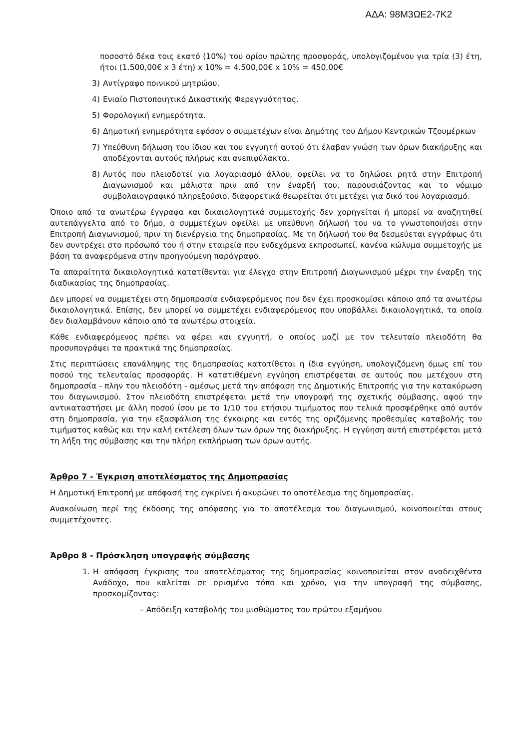ΑΔΑ: 98Μ3ΩΕ2-7Κ2
ποσοστό δέκα τοις εκατό (10%) του ορίου πρώτης προσφοράς, υπολογιζομένου για τρία (3) έτη, ήτοι (1.500,00€ x 3 έτη) x 10% = 4.500,00€ x 10% = 450,00€
3) Αντίγραφο ποινικού μητρώου.
4) Ενιαίο Πιστοποιητικό Δικαστικής Φερεγγυότητας.
5) Φορολογική ενημερότητα.
6) Δημοτική ενημερότητα εφόσον ο συμμετέχων είναι Δημότης του Δήμου Κεντρικών Τζουμέρκων
7) Υπεύθυνη δήλωση του ίδιου και του εγγυητή αυτού ότι έλαβαν γνώση των όρων διακήρυξης και αποδέχονται αυτούς πλήρως και ανεπιφύλακτα.
8) Αυτός που πλειοδοτεί για λογαριασμό άλλου, οφείλει να το δηλώσει ρητά στην Επιτροπή Διαγωνισμού και μάλιστα πριν από την έναρξή του, παρουσιάζοντας και το νόμιμο συμβολαιογραφικό πληρεξούσιο, διαφορετικά θεωρείται ότι μετέχει για δικό του λογαριασμό.
Όποιο από τα ανωτέρω έγγραφα και δικαιολογητικά συμμετοχής δεν χορηγείται ή μπορεί να αναζητηθεί αυτεπάγγελτα από το δήμο, ο συμμετέχων οφείλει με υπεύθυνη δήλωσή του να το γνωστοποιήσει στην Επιτροπή Διαγωνισμού, πριν τη διενέργεια της δημοπρασίας. Με τη δήλωσή του θα δεσμεύεται εγγράφως ότι δεν συντρέχει στο πρόσωπό του ή στην εταιρεία που ενδεχόμενα εκπροσωπεί, κανένα κώλυμα συμμετοχής με βάση τα αναφερόμενα στην προηγούμενη παράγραφο.
Τα απαραίτητα δικαιολογητικά κατατίθενται για έλεγχο στην Επιτροπή Διαγωνισμού μέχρι την έναρξη της διαδικασίας της δημοπρασίας.
Δεν μπορεί να συμμετέχει στη δημοπρασία ενδιαφερόμενος που δεν έχει προσκομίσει κάποιο από τα ανωτέρω δικαιολογητικά. Επίσης, δεν μπορεί να συμμετέχει ενδιαφερόμενος που υποβάλλει δικαιολογητικά, τα οποία δεν διαλαμβάνουν κάποιο από τα ανωτέρω στοιχεία.
Κάθε ενδιαφερόμενος πρέπει να φέρει και εγγυητή, ο οποίος μαζί με τον τελευταίο πλειοδότη θα προσυπογράψει τα πρακτικά της δημοπρασίας.
Στις περιπτώσεις επανάληψης της δημοπρασίας κατατίθεται η ίδια εγγύηση, υπολογιζόμενη όμως επί του ποσού της τελευταίας προσφοράς. Η κατατιθέμενη εγγύηση επιστρέφεται σε αυτούς που μετέχουν στη δημοπρασία - πλην του πλειοδότη - αμέσως μετά την απόφαση της Δημοτικής Επιτροπής για την κατακύρωση του διαγωνισμού. Στον πλειοδότη επιστρέφεται μετά την υπογραφή της σχετικής σύμβασης, αφού την αντικαταστήσει με άλλη ποσού ίσου με το 1/10 του ετήσιου τιμήματος που τελικά προσφέρθηκε από αυτόν στη δημοπρασία, για την εξασφάλιση της έγκαιρης και εντός της οριζόμενης προθεσμίας καταβολής του τιμήματος καθώς και την καλή εκτέλεση όλων των όρων της διακήρυξης. Η εγγύηση αυτή επιστρέφεται μετά τη λήξη της σύμβασης και την πλήρη εκπλήρωση των όρων αυτής.
Άρθρο 7 - Έγκριση αποτελέσματος της Δημοπρασίας
Η Δημοτική Επιτροπή με απόφασή της εγκρίνει ή ακυρώνει το αποτέλεσμα της δημοπρασίας.
Ανακοίνωση περί της έκδοσης της απόφασης για το αποτέλεσμα του διαγωνισμού, κοινοποιείται στους συμμετέχοντες.
Άρθρο 8 - Πρόσκληση υπογραφής σύμβασης
1. Η απόφαση έγκρισης του αποτελέσματος της δημοπρασίας κοινοποιείται στον αναδειχθέντα Ανάδοχο, που καλείται σε ορισμένο τόπο και χρόνο, για την υπογραφή της σύμβασης, προσκομίζοντας:
– Απόδειξη καταβολής του μισθώματος του πρώτου εξαμήνου